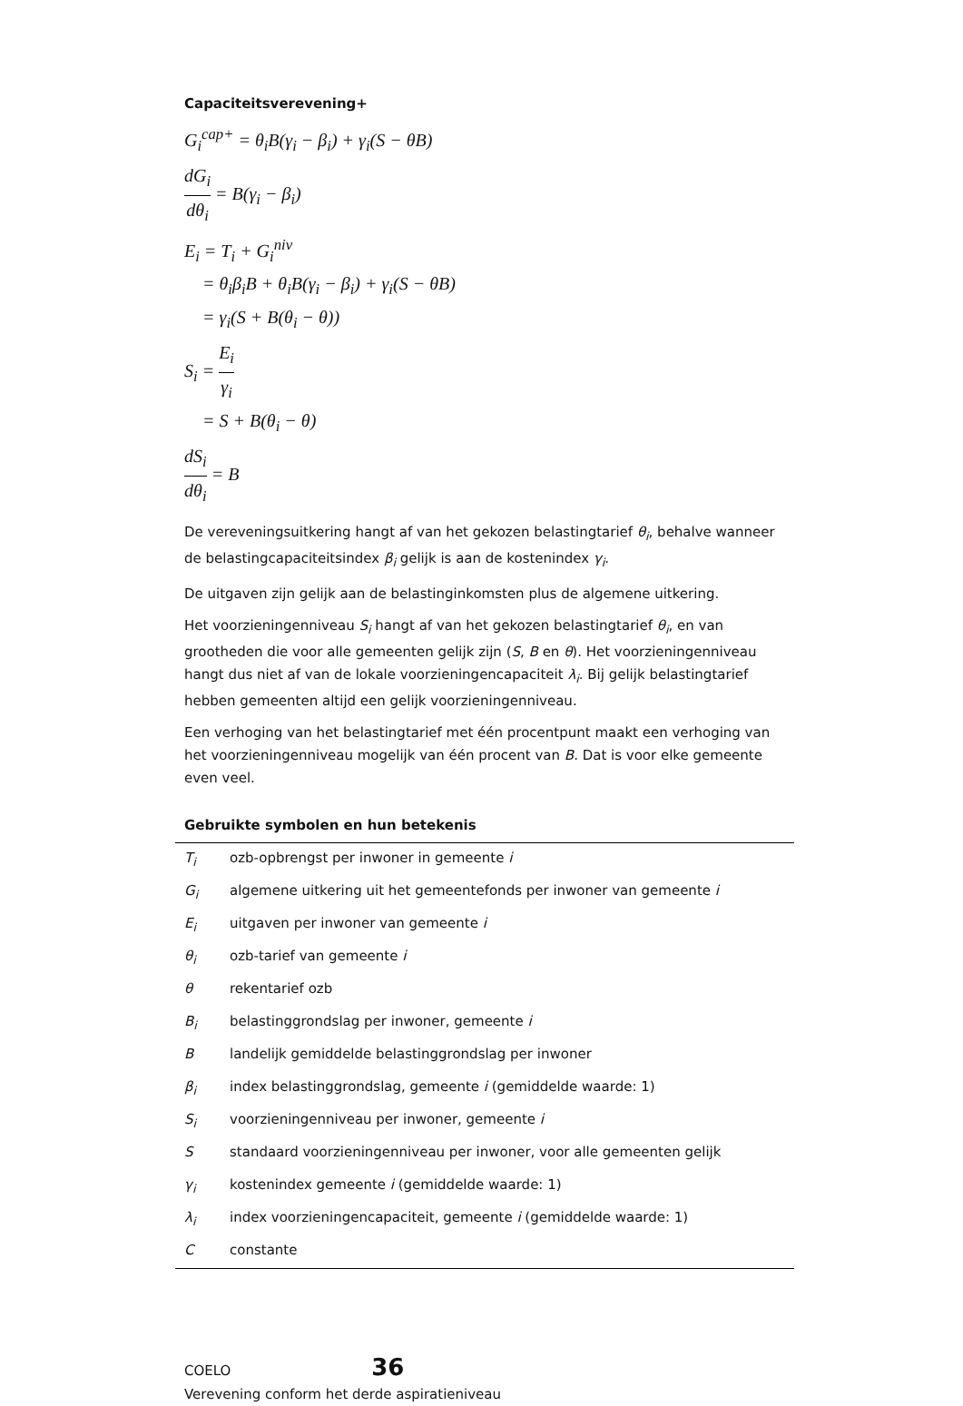Capaciteitsverevening+
G<sub>i</sub><sup>cap+</sup> = θ<sub>i</sub>B(γ<sub>i</sub> − β<sub>i</sub>) + γ<sub>i</sub>(S − θB)
dG<sub>i</sub> dθ<sub>i</sub> = B(γ<sub>i</sub> − β<sub>i</sub>)
E<sub>i</sub> = T<sub>i</sub> + G<sub>i</sub><sup>niv</sup>
= θ<sub>i</sub>β<sub>i</sub>B + θ<sub>i</sub>B(γ<sub>i</sub> − β<sub>i</sub>) + γ<sub>i</sub>(S − θB)
= γ<sub>i</sub>(S + B(θ<sub>i</sub> − θ))
S<sub>i</sub> = E<sub>i</sub> γ<sub>i</sub>
= S + B(θ<sub>i</sub> − θ)
dS<sub>i</sub> dθ<sub>i</sub> = B
De vereveningsuitkering hangt af van het gekozen belastingtarief θ<sub>i</sub>, behalve wanneer de belastingcapaciteitsindex β<sub>i</sub> gelijk is aan de kostenindex γ<sub>i</sub>.
De uitgaven zijn gelijk aan de belastinginkomsten plus de algemene uitkering.
Het voorzieningenniveau S<sub>i</sub> hangt af van het gekozen belastingtarief θ<sub>i</sub>, en van grootheden die voor alle gemeenten gelijk zijn (S, B en θ). Het voorzieningenniveau hangt dus niet af van de lokale voorzieningencapaciteit λ<sub>i</sub>. Bij gelijk belastingtarief hebben gemeenten altijd een gelijk voorzieningenniveau.
Een verhoging van het belastingtarief met één procentpunt maakt een verhoging van het voorzieningenniveau mogelijk van één procent van B. Dat is voor elke gemeente even veel.
Gebruikte symbolen en hun betekenis
| T<sub>i</sub> | ozb-opbrengst per inwoner in gemeente i |
| G<sub>i</sub> | algemene uitkering uit het gemeentefonds per inwoner van gemeente i |
| E<sub>i</sub> | uitgaven per inwoner van gemeente i |
| θ<sub>i</sub> | ozb-tarief van gemeente i |
| θ | rekentarief ozb |
| B<sub>i</sub> | belastinggrondslag per inwoner, gemeente i |
| B | landelijk gemiddelde belastinggrondslag per inwoner |
| β<sub>i</sub> | index belastinggrondslag, gemeente i (gemiddelde waarde: 1) |
| S<sub>i</sub> | voorzieningenniveau per inwoner, gemeente i |
| S | standaard voorzieningenniveau per inwoner, voor alle gemeenten gelijk |
| γ<sub>i</sub> | kostenindex gemeente i (gemiddelde waarde: 1) |
| λ<sub>i</sub> | index voorzieningencapaciteit, gemeente i (gemiddelde waarde: 1) |
| C | constante |
COELO 36
Verevening conform het derde aspiratieniveau